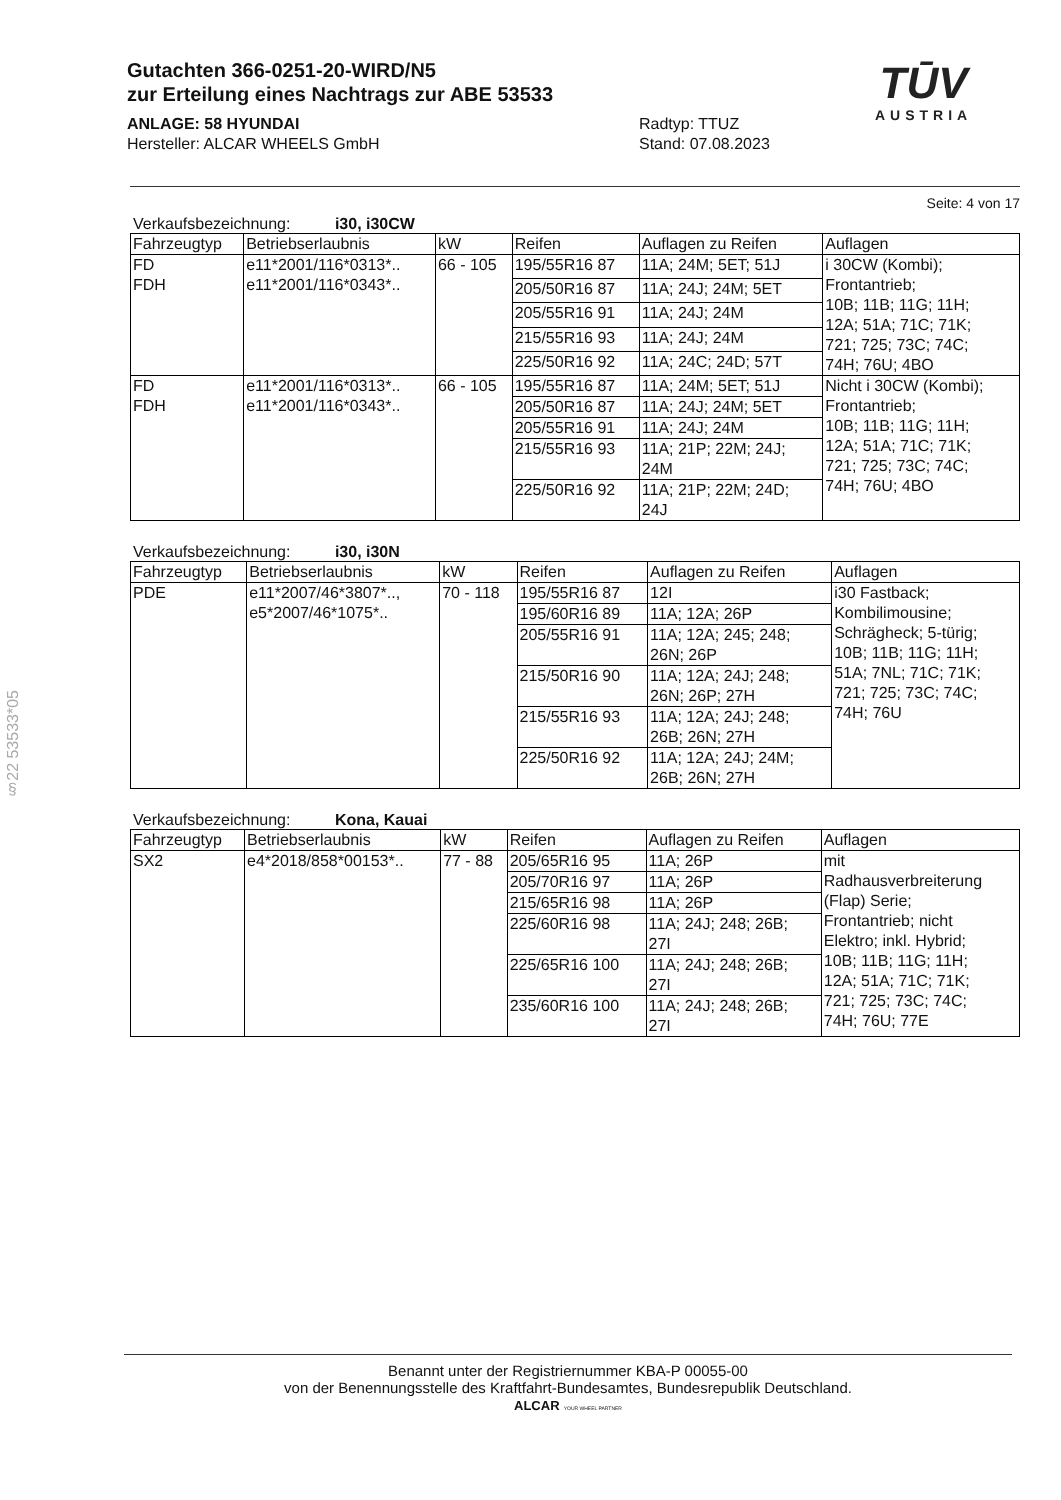Gutachten 366-0251-20-WIRD/N5
zur Erteilung eines Nachtrags zur ABE 53533
ANLAGE: 58 HYUNDAI
Hersteller: ALCAR WHEELS GmbH
Radtyp: TTUZ
Stand: 07.08.2023
TŪV
AUSTRIA
Seite: 4 von 17
Verkaufsbezeichnung: i30, i30CW
| Fahrzeugtyp | Betriebserlaubnis | kW | Reifen | Auflagen zu Reifen | Auflagen |
| --- | --- | --- | --- | --- | --- |
| FD FDH | e11*2001/116*0313*.. e11*2001/116*0343*.. | 66 - 105 | 195/55R16 87 | 11A; 24M; 5ET; 51J | i 30CW (Kombi); Frontantrieb; 10B; 11B; 11G; 11H; 12A; 51A; 71C; 71K; 721; 725; 73C; 74C; 74H; 76U; 4BO |
| | | | 205/50R16 87 | 11A; 24J; 24M; 5ET | |
| | | | 205/55R16 91 | 11A; 24J; 24M | |
| | | | 215/55R16 93 | 11A; 24J; 24M | |
| | | | 225/50R16 92 | 11A; 24C; 24D; 57T | |
| FD FDH | e11*2001/116*0313*.. e11*2001/116*0343*.. | 66 - 105 | 195/55R16 87 | 11A; 24M; 5ET; 51J | Nicht i 30CW (Kombi); Frontantrieb; 10B; 11B; 11G; 11H; 12A; 51A; 71C; 71K; 721; 725; 73C; 74C; 74H; 76U; 4BO |
| | | | 205/50R16 87 | 11A; 24J; 24M; 5ET | |
| | | | 205/55R16 91 | 11A; 24J; 24M | |
| | | | 215/55R16 93 | 11A; 21P; 22M; 24J; 24M | |
| | | | 225/50R16 92 | 11A; 21P; 22M; 24D; 24J | |
Verkaufsbezeichnung: i30, i30N
| Fahrzeugtyp | Betriebserlaubnis | kW | Reifen | Auflagen zu Reifen | Auflagen |
| --- | --- | --- | --- | --- | --- |
| PDE | e11*2007/46*3807*.., e5*2007/46*1075*.. | 70 - 118 | 195/55R16 87 | 12I | i30 Fastback; Kombilimousine; Schrägheck; 5-türig; 10B; 11B; 11G; 11H; 51A; 7NL; 71C; 71K; 721; 725; 73C; 74C; 74H; 76U |
| | | | 195/60R16 89 | 11A; 12A; 26P | |
| | | | 205/55R16 91 | 11A; 12A; 245; 248; 26N; 26P | |
| | | | 215/50R16 90 | 11A; 12A; 24J; 248; 26N; 26P; 27H | |
| | | | 215/55R16 93 | 11A; 12A; 24J; 248; 26B; 26N; 27H | |
| | | | 225/50R16 92 | 11A; 12A; 24J; 24M; 26B; 26N; 27H | |
Verkaufsbezeichnung: Kona, Kauai
| Fahrzeugtyp | Betriebserlaubnis | kW | Reifen | Auflagen zu Reifen | Auflagen |
| --- | --- | --- | --- | --- | --- |
| SX2 | e4*2018/858*00153*.. | 77 - 88 | 205/65R16 95 | 11A; 26P | mit Radhausverbreiterung (Flap) Serie; Frontantrieb; nicht Elektro; inkl. Hybrid; 10B; 11B; 11G; 11H; 12A; 51A; 71C; 71K; 721; 725; 73C; 74C; 74H; 76U; 77E |
| | | | 205/70R16 97 | 11A; 26P | |
| | | | 215/65R16 98 | 11A; 26P | |
| | | | 225/60R16 98 | 11A; 24J; 248; 26B; 27I | |
| | | | 225/65R16 100 | 11A; 24J; 248; 26B; 27I | |
| | | | 235/60R16 100 | 11A; 24J; 248; 26B; 27I | |
§22 53533*05
Benannt unter der Registriernummer KBA-P 00055-00
von der Benennungsstelle des Kraftfahrt-Bundesamtes, Bundesrepublik Deutschland.
ALCAR YOUR WHEEL PARTNER